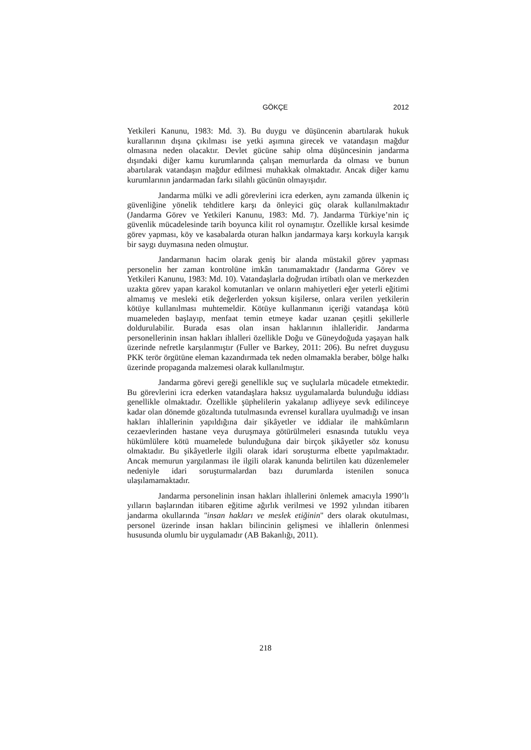GÖKÇE 2012
Yetkileri Kanunu, 1983: Md. 3). Bu duygu ve düşüncenin abartılarak hukuk kurallarının dışına çıkılması ise yetki aşımına girecek ve vatandaşın mağdur olmasına neden olacaktır. Devlet gücüne sahip olma düşüncesinin jandarma dışındaki diğer kamu kurumlarında çalışan memurlarda da olması ve bunun abartılarak vatandaşın mağdur edilmesi muhakkak olmaktadır. Ancak diğer kamu kurumlarının jandarmadan farkı silahlı gücünün olmayışıdır.
Jandarma mülki ve adli görevlerini icra ederken, aynı zamanda ülkenin iç güvenliğine yönelik tehditlere karşı da önleyici güç olarak kullanılmaktadır (Jandarma Görev ve Yetkileri Kanunu, 1983: Md. 7). Jandarma Türkiye’nin iç güvenlik mücadelesinde tarih boyunca kilit rol oynamıştır. Özellikle kırsal kesimde görev yapması, köy ve kasabalarda oturan halkın jandarmaya karşı korkuyla karışık bir saygı duymasına neden olmuştur.
Jandarmanın hacim olarak geniş bir alanda müstakil görev yapması personelin her zaman kontrolüne imkân tanımamaktadır (Jandarma Görev ve Yetkileri Kanunu, 1983: Md. 10). Vatandaşlarla doğrudan irtibatlı olan ve merkezden uzakta görev yapan karakol komutanları ve onların mahiyetleri eğer yeterli eğitimi almamış ve mesleki etik değerlerden yoksun kişilerse, onlara verilen yetkilerin kötüye kullanılması muhtemeldir. Kötüye kullanmanın içeriği vatandaşa kötü muameleden başlayıp, menfaat temin etmeye kadar uzanan çeşitli şekillerle doldurulabilir. Burada esas olan insan haklarının ihlalleridir. Jandarma personellerinin insan hakları ihlalleri özellikle Doğu ve Güneydoğuda yaşayan halk üzerinde nefretle karşılanmıştır (Fuller ve Barkey, 2011: 206). Bu nefret duygusu PKK terör örgütüne eleman kazandırmada tek neden olmamakla beraber, bölge halkı üzerinde propaganda malzemesi olarak kullanılmıştır.
Jandarma görevi gereği genellikle suç ve suçlularla mücadele etmektedir. Bu görevlerini icra ederken vatandaşlara haksız uygulamalarda bulunduğu iddiası genellikle olmaktadır. Özellikle şüphelilerin yakalanıp adliyeye sevk edilinceye kadar olan dönemde gözaltında tutulmasında evrensel kurallara uyulmadığı ve insan hakları ihlallerinin yapıldığına dair şikâyetler ve iddialar ile mahkûmların cezaevlerinden hastane veya duruşmaya götürülmeleri esnasında tutuklu veya hükümlülere kötü muamelede bulunduğuna dair birçok şikâyetler söz konusu olmaktadır. Bu şikâyetlerle ilgili olarak idari soruşturma elbette yapılmaktadır. Ancak memurun yargılanması ile ilgili olarak kanunda belirtilen katı düzenlemeler nedeniyle idari soruşturmalardan bazı durumlarda istenilen sonuca ulaşılamamaktadır.
Jandarma personelinin insan hakları ihlallerini önlemek amacıyla 1990’lı yılların başlarından itibaren eğitime ağırlık verilmesi ve 1992 yılından itibaren jandarma okullarında "insan hakları ve meslek etiğinin" ders olarak okutulması, personel üzerinde insan hakları bilincinin gelişmesi ve ihlallerin önlenmesi hususunda olumlu bir uygulamadır (AB Bakanlığı, 2011).
218